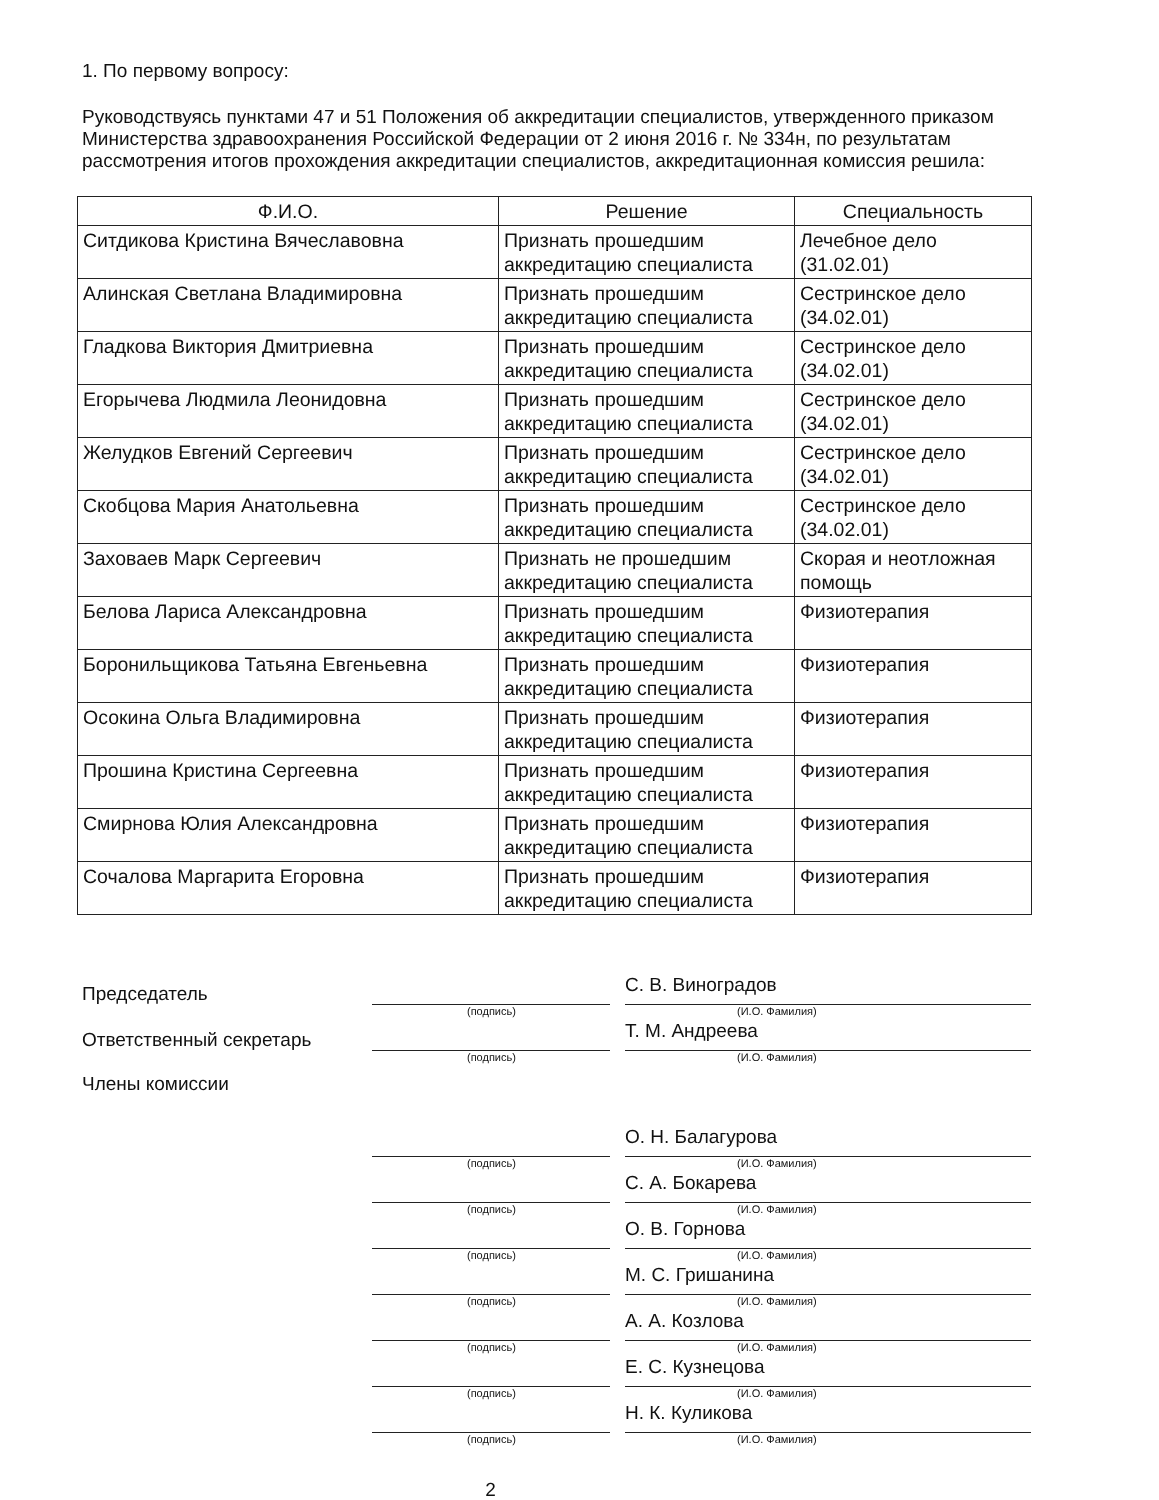1. По первому вопросу:
Руководствуясь пунктами 47 и 51 Положения об аккредитации специалистов, утвержденного приказом Министерства здравоохранения Российской Федерации от 2 июня 2016 г. № 334н, по результатам рассмотрения итогов прохождения аккредитации специалистов, аккредитационная комиссия решила:
| Ф.И.О. | Решение | Специальность |
| --- | --- | --- |
| Ситдикова Кристина Вячеславовна | Признать прошедшим аккредитацию специалиста | Лечебное дело (31.02.01) |
| Алинская Светлана Владимировна | Признать прошедшим аккредитацию специалиста | Сестринское дело (34.02.01) |
| Гладкова Виктория Дмитриевна | Признать прошедшим аккредитацию специалиста | Сестринское дело (34.02.01) |
| Егорычева Людмила Леонидовна | Признать прошедшим аккредитацию специалиста | Сестринское дело (34.02.01) |
| Желудков Евгений Сергеевич | Признать прошедшим аккредитацию специалиста | Сестринское дело (34.02.01) |
| Скобцова Мария Анатольевна | Признать прошедшим аккредитацию специалиста | Сестринское дело (34.02.01) |
| Заховаев Марк Сергеевич | Признать не прошедшим аккредитацию специалиста | Скорая и неотложная помощь |
| Белова Лариса Александровна | Признать прошедшим аккредитацию специалиста | Физиотерапия |
| Боронильщикова Татьяна Евгеньевна | Признать прошедшим аккредитацию специалиста | Физиотерапия |
| Осокина Ольга Владимировна | Признать прошедшим аккредитацию специалиста | Физиотерапия |
| Прошина Кристина Сергеевна | Признать прошедшим аккредитацию специалиста | Физиотерапия |
| Смирнова Юлия Александровна | Признать прошедшим аккредитацию специалиста | Физиотерапия |
| Сочалова Маргарита Егоровна | Признать прошедшим аккредитацию специалиста | Физиотерапия |
Председатель
С. В. Виноградов
(подпись) (И.О. Фамилия)
Ответственный секретарь
Т. М. Андреева
(подпись) (И.О. Фамилия)
Члены комиссии
О. Н. Балагурова
(подпись) (И.О. Фамилия)
С. А. Бокарева
(подпись) (И.О. Фамилия)
О. В. Горнова
(подпись) (И.О. Фамилия)
М. С. Гришанина
(подпись) (И.О. Фамилия)
А. А. Козлова
(подпись) (И.О. Фамилия)
Е. С. Кузнецова
(подпись) (И.О. Фамилия)
Н. К. Куликова
(подпись) (И.О. Фамилия)
2